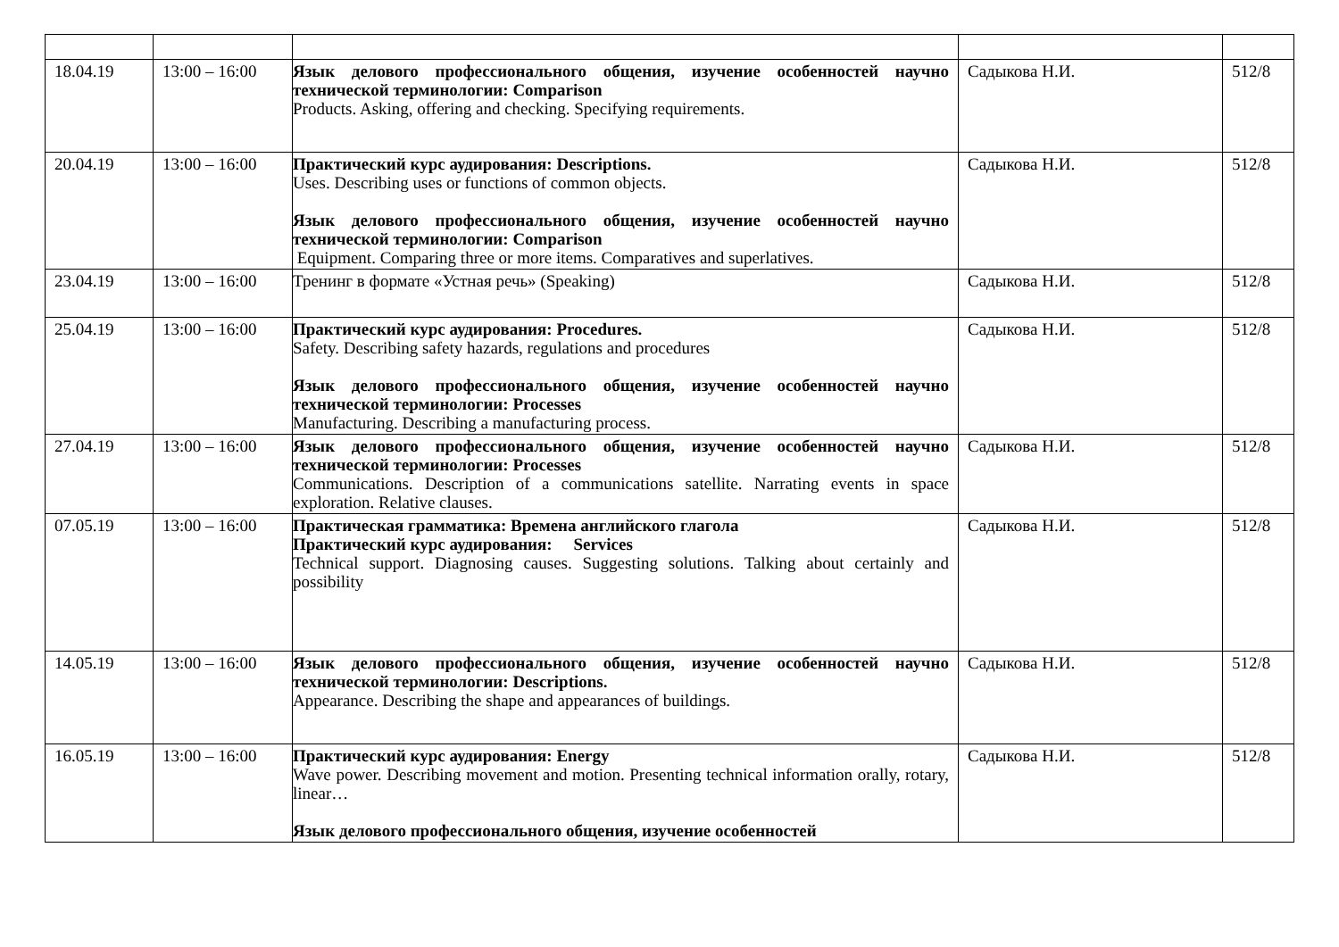| 18.04.19 | 13:00 – 16:00 | Язык делового профессионального общения, изучение особенностей научно технической терминологии: Comparison Products. Asking, offering and checking. Specifying requirements. | Садыкова Н.И. | 512/8 |
| 20.04.19 | 13:00 – 16:00 | Практический курс аудирования: Descriptions. Uses. Describing uses or functions of common objects. Язык делового профессионального общения, изучение особенностей научно технической терминологии: Comparison Equipment. Comparing three or more items. Comparatives and superlatives. | Садыкова Н.И. | 512/8 |
| 23.04.19 | 13:00 – 16:00 | Тренинг в формате «Устная речь» (Speaking) | Садыкова Н.И. | 512/8 |
| 25.04.19 | 13:00 – 16:00 | Практический курс аудирования: Procedures. Safety. Describing safety hazards, regulations and procedures Язык делового профессионального общения, изучение особенностей научно технической терминологии: Processes Manufacturing. Describing a manufacturing process. | Садыкова Н.И. | 512/8 |
| 27.04.19 | 13:00 – 16:00 | Язык делового профессионального общения, изучение особенностей научно технической терминологии: Processes Communications. Description of a communications satellite. Narrating events in space exploration. Relative clauses. | Садыкова Н.И. | 512/8 |
| 07.05.19 | 13:00 – 16:00 | Практическая грамматика: Времена английского глагола Практический курс аудирования: Services Technical support. Diagnosing causes. Suggesting solutions. Talking about certainly and possibility | Садыкова Н.И. | 512/8 |
| 14.05.19 | 13:00 – 16:00 | Язык делового профессионального общения, изучение особенностей научно технической терминологии: Descriptions. Appearance. Describing the shape and appearances of buildings. | Садыкова Н.И. | 512/8 |
| 16.05.19 | 13:00 – 16:00 | Практический курс аудирования: Energy Wave power. Describing movement and motion. Presenting technical information orally, rotary, linear… Язык делового профессионального общения, изучение особенностей | Садыкова Н.И. | 512/8 |